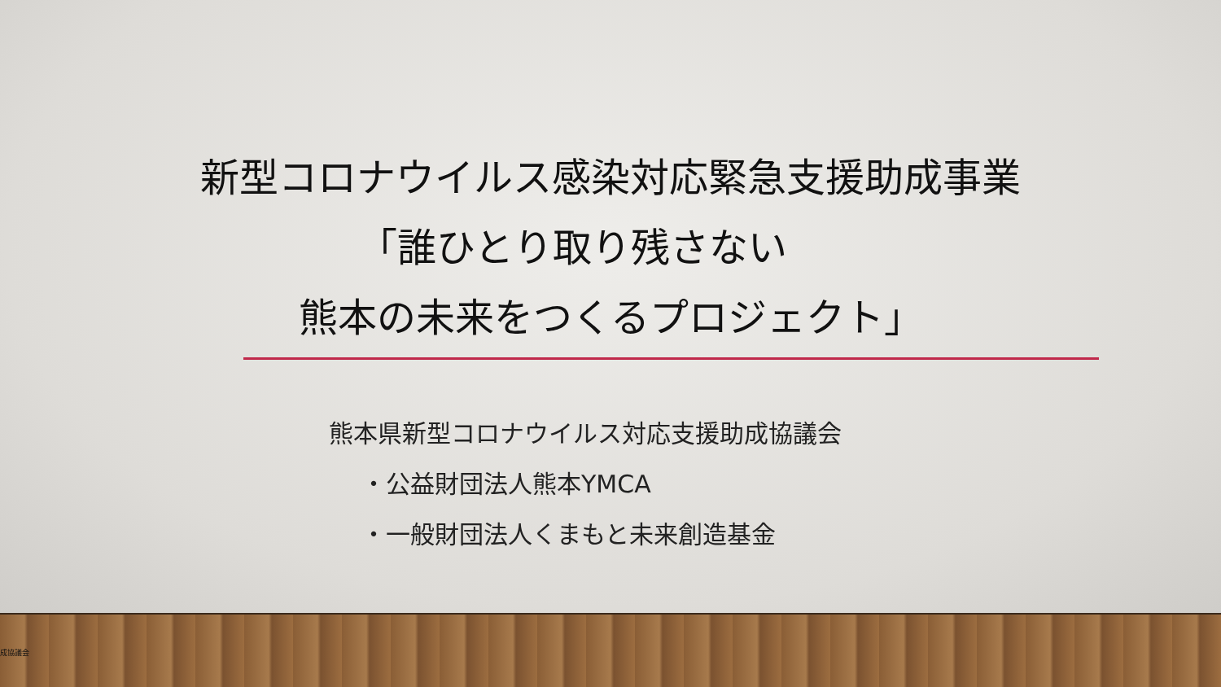新型コロナウイルス感染対応緊急支援助成事業
「誰ひとり取り残さない
熊本の未来をつくるプロジェクト」
熊本県新型コロナウイルス対応支援助成協議会
・公益財団法人熊本YMCA
・一般財団法人くまもと未来創造基金
成協議会